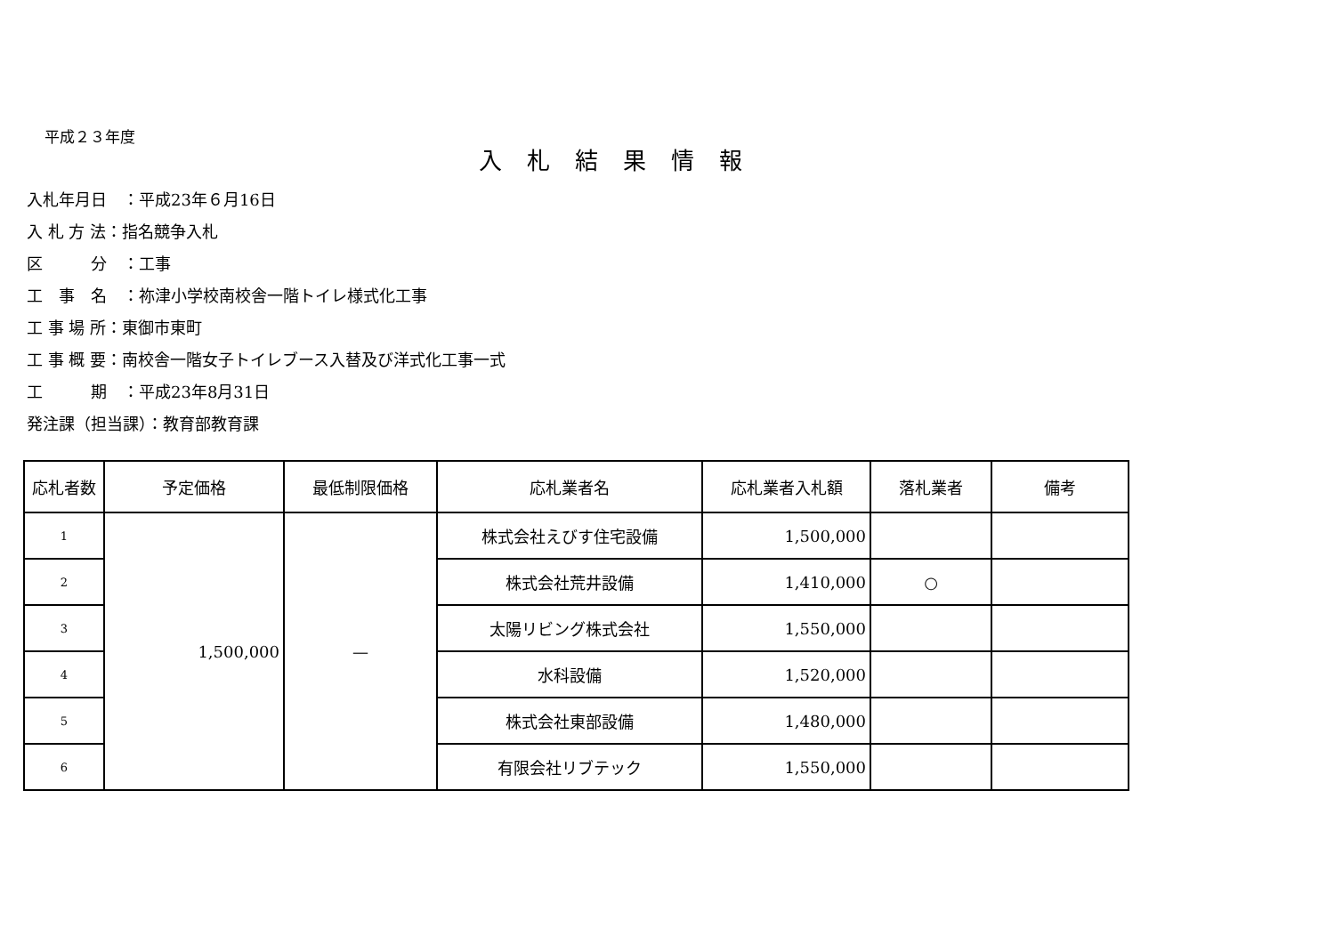平成２３年度
入札結果情報
入札年月日　：平成23年６月16日
入 札 方 法：指名競争入札
区　　　分　：工事
工　事　名　：祢津小学校南校舎一階トイレ様式化工事
工 事 場 所：東御市東町
工 事 概 要：南校舎一階女子トイレブース入替及び洋式化工事一式
工　　　期　：平成23年8月31日
発注課（担当課）：教育部教育課
| 応札者数 | 予定価格 | 最低制限価格 | 応札業者名 | 応札業者入札額 | 落札業者 | 備考 |
| --- | --- | --- | --- | --- | --- | --- |
| 1 | 1,500,000 | — | 株式会社えびす住宅設備 | 1,500,000 | | |
| 2 | | | 株式会社荒井設備 | 1,410,000 | ○ | |
| 3 | | | 太陽リビング株式会社 | 1,550,000 | | |
| 4 | | | 水科設備 | 1,520,000 | | |
| 5 | | | 株式会社東部設備 | 1,480,000 | | |
| 6 | | | 有限会社リブテック | 1,550,000 | | |